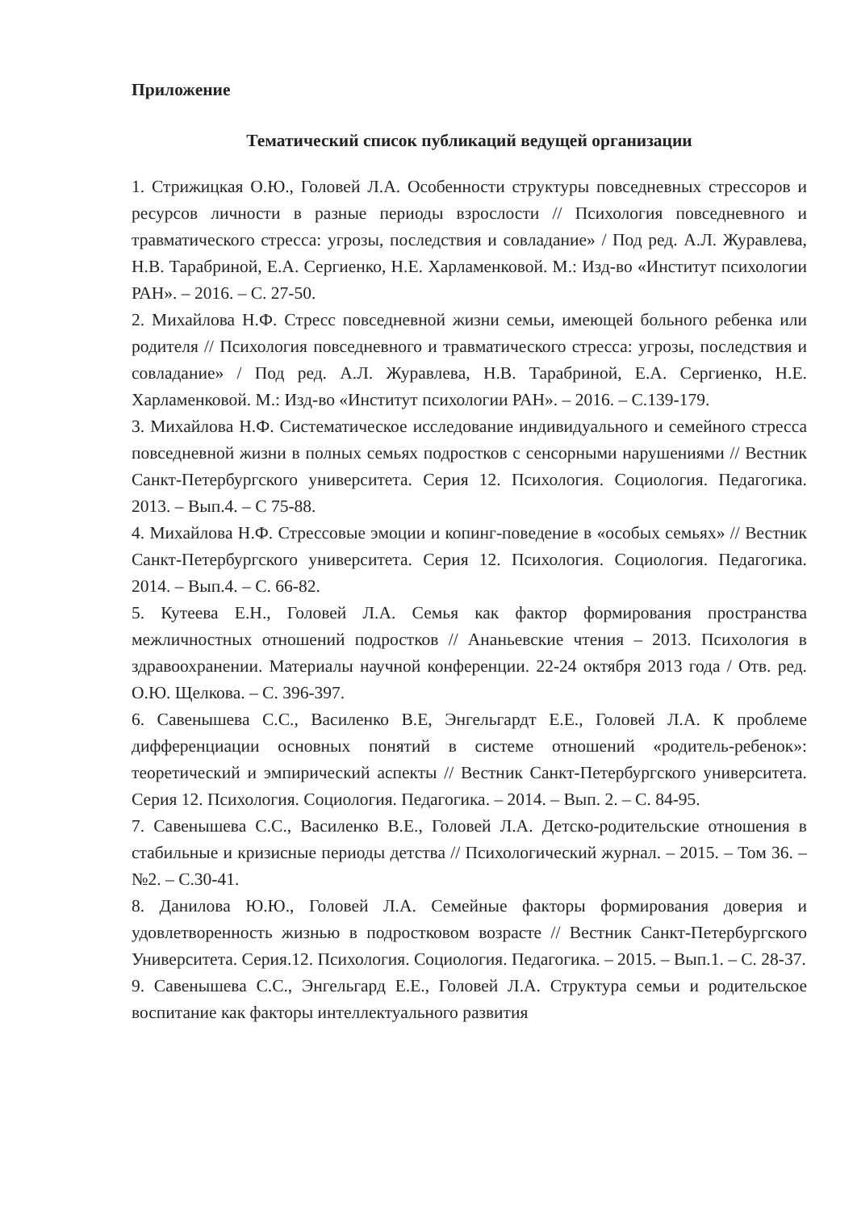Приложение
Тематический список публикаций ведущей организации
1. Стрижицкая О.Ю., Головей Л.А. Особенности структуры повседневных стрессоров и ресурсов личности в разные периоды взрослости // Психология повседневного и травматического стресса: угрозы, последствия и совладание» / Под ред. А.Л. Журавлева, Н.В. Тарабриной, Е.А. Сергиенко, Н.Е. Харламенковой. М.: Изд-во «Институт психологии РАН». – 2016. – С. 27-50.
2. Михайлова Н.Ф. Стресс повседневной жизни семьи, имеющей больного ребенка или родителя // Психология повседневного и травматического стресса: угрозы, последствия и совладание» / Под ред. А.Л. Журавлева, Н.В. Тарабриной, Е.А. Сергиенко, Н.Е. Харламенковой. М.: Изд-во «Институт психологии РАН». – 2016. – С.139-179.
3. Михайлова Н.Ф. Систематическое исследование индивидуального и семейного стресса повседневной жизни в полных семьях подростков с сенсорными нарушениями // Вестник Санкт-Петербургского университета. Серия 12. Психология. Социология. Педагогика. 2013. – Вып.4. – С 75-88.
4. Михайлова Н.Ф. Стрессовые эмоции и копинг-поведение в «особых семьях» // Вестник Санкт-Петербургского университета. Серия 12. Психология. Социология. Педагогика. 2014. – Вып.4. – С. 66-82.
5. Кутеева Е.Н., Головей Л.А. Семья как фактор формирования пространства межличностных отношений подростков // Ананьевские чтения – 2013. Психология в здравоохранении. Материалы научной конференции. 22-24 октября 2013 года / Отв. ред. О.Ю. Щелкова. – С. 396-397.
6. Савенышева С.С., Василенко В.Е, Энгельгардт Е.Е., Головей Л.А. К проблеме дифференциации основных понятий в системе отношений «родитель-ребенок»: теоретический и эмпирический аспекты // Вестник Санкт-Петербургского университета. Серия 12. Психология. Социология. Педагогика. – 2014. – Вып. 2. – С. 84-95.
7. Савенышева С.С., Василенко В.Е., Головей Л.А. Детско-родительские отношения в стабильные и кризисные периоды детства // Психологический журнал. – 2015. – Том 36. – №2. – С.30-41.
8. Данилова Ю.Ю., Головей Л.А. Семейные факторы формирования доверия и удовлетворенность жизнью в подростковом возрасте // Вестник Санкт-Петербургского Университета. Серия.12. Психология. Социология. Педагогика. – 2015. – Вып.1. – С. 28-37.
9. Савенышева С.С., Энгельгард Е.Е., Головей Л.А. Структура семьи и родительское воспитание как факторы интеллектуального развития